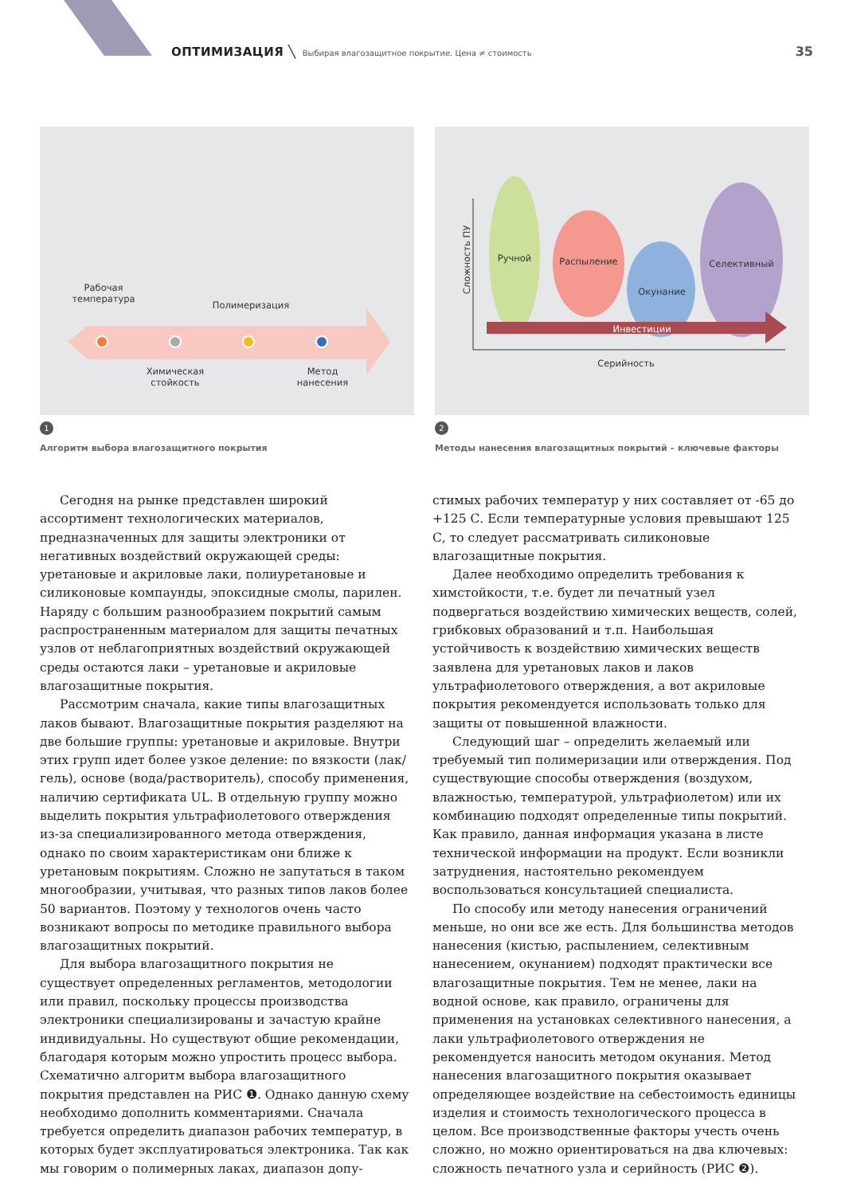ОПТИМИЗАЦИЯ ╲ Выбирая влагозащитное покрытие. Цена ≠ стоимость 35
Рабочая температура
Полимеризация
Химическая стойкость
Метод нанесения
1
Алгоритм выбора влагозащитного покрытия
Ручной Распыление
Окунание
Селективный
Инвестиции
Серийность
Сложность ПУ
2
Методы нанесения влагозащитных покрытий – ключевые факторы
Сегодня на рынке представлен широкий ассортимент технологических материалов, предназначенных для защиты электроники от негативных воздействий окружающей среды: уретановые и акриловые лаки, полиуретановые и силиконовые компаунды, эпоксидные смолы, парилен. Наряду с большим разнообразием покрытий самым распространенным материалом для защиты печатных узлов от неблагоприятных воздействий окружающей среды остаются лаки – уретановые и акриловые влагозащитные покрытия.
Рассмотрим сначала, какие типы влагозащитных лаков бывают. Влагозащитные покрытия разделяют на две большие группы: уретановые и акриловые. Внутри этих групп идет более узкое деление: по вязкости (лак/гель), основе (вода/растворитель), способу применения, наличию сертификата UL. В отдельную группу можно выделить покрытия ультрафиолетового отверждения из-за специализированного метода отверждения, однако по своим характеристикам они ближе к уретановым покрытиям. Сложно не запутаться в таком многообразии, учитывая, что разных типов лаков более 50 вариантов. Поэтому у технологов очень часто возникают вопросы по методике правильного выбора влагозащитных покрытий.
Для выбора влагозащитного покрытия не существует определенных регламентов, методологии или правил, поскольку процессы производства электроники специализированы и зачастую крайне индивидуальны. Но существуют общие рекомендации, благодаря которым можно упростить процесс выбора. Схематично алгоритм выбора влагозащитного покрытия представлен на РИС ❶. Однако данную схему необходимо дополнить комментариями. Сначала требуется определить диапазон рабочих температур, в которых будет эксплуатироваться электроника. Так как мы говорим о полимерных лаках, диапазон допу-
стимых рабочих температур у них составляет от -65 до +125 С. Если температурные условия превышают 125 С, то следует рассматривать силиконовые влагозащитные покрытия.
Далее необходимо определить требования к химстойкости, т.е. будет ли печатный узел подвергаться воздействию химических веществ, солей, грибковых образований и т.п. Наибольшая устойчивость к воздействию химических веществ заявлена для уретановых лаков и лаков ультрафиолетового отверждения, а вот акриловые покрытия рекомендуется использовать только для защиты от повышенной влажности.
Следующий шаг – определить желаемый или требуемый тип полимеризации или отверждения. Под существующие способы отверждения (воздухом, влажностью, температурой, ультрафиолетом) или их комбинацию подходят определенные типы покрытий. Как правило, данная информация указана в листе технической информации на продукт. Если возникли затруднения, настоятельно рекомендуем воспользоваться консультацией специалиста.
По способу или методу нанесения ограничений меньше, но они все же есть. Для большинства методов нанесения (кистью, распылением, селективным нанесением, окунанием) подходят практически все влагозащитные покрытия. Тем не менее, лаки на водной основе, как правило, ограничены для применения на установках селективного нанесения, а лаки ультрафиолетового отверждения не рекомендуется наносить методом окунания. Метод нанесения влагозащитного покрытия оказывает определяющее воздействие на себестоимость единицы изделия и стоимость технологического процесса в целом. Все производственные факторы учесть очень сложно, но можно ориентироваться на два ключевых: сложность печатного узла и серийность (РИС ❷).